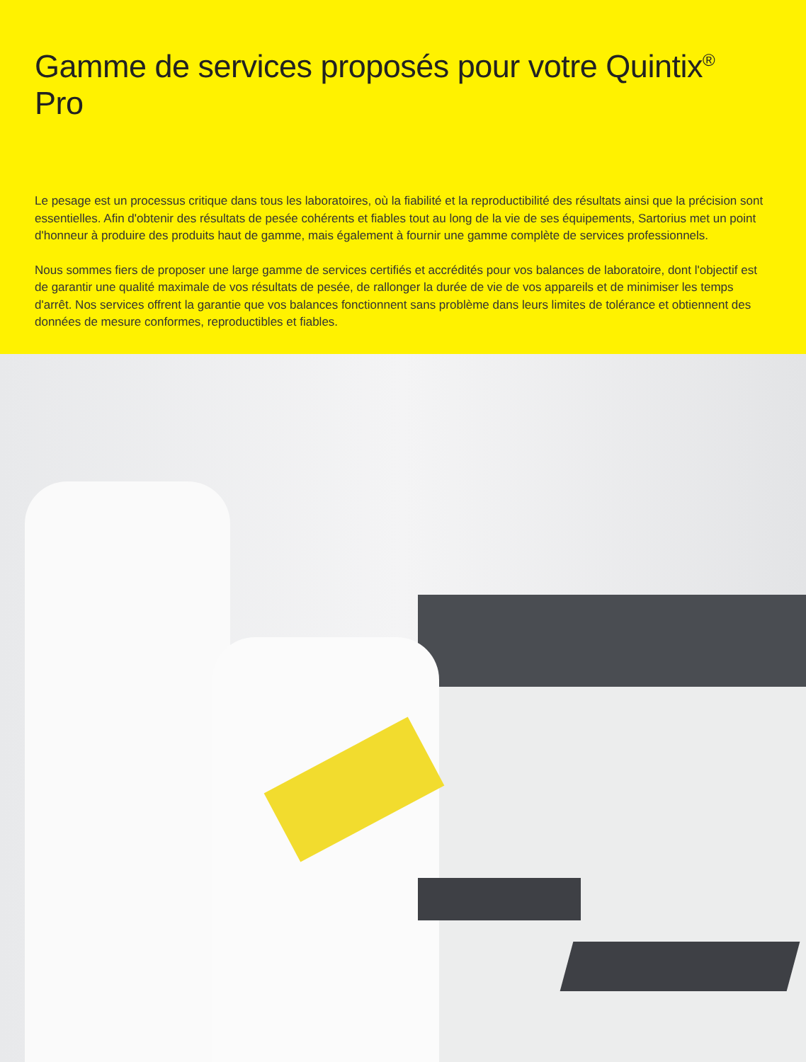Gamme de services proposés pour votre Quintix<sup>®</sup> Pro
Le pesage est un processus critique dans tous les laboratoires, où la fiabilité et la reproductibilité des résultats ainsi que la précision sont essentielles. Afin d'obtenir des résultats de pesée cohérents et fiables tout au long de la vie de ses équipements, Sartorius met un point d'honneur à produire des produits haut de gamme, mais également à fournir une gamme complète de services professionnels.
Nous sommes fiers de proposer une large gamme de services certifiés et accrédités pour vos balances de laboratoire, dont l'objectif est de garantir une qualité maximale de vos résultats de pesée, de rallonger la durée de vie de vos appareils et de minimiser les temps d'arrêt. Nos services offrent la garantie que vos balances fonctionnent sans problème dans leurs limites de tolérance et obtiennent des données de mesure conformes, reproductibles et fiables.